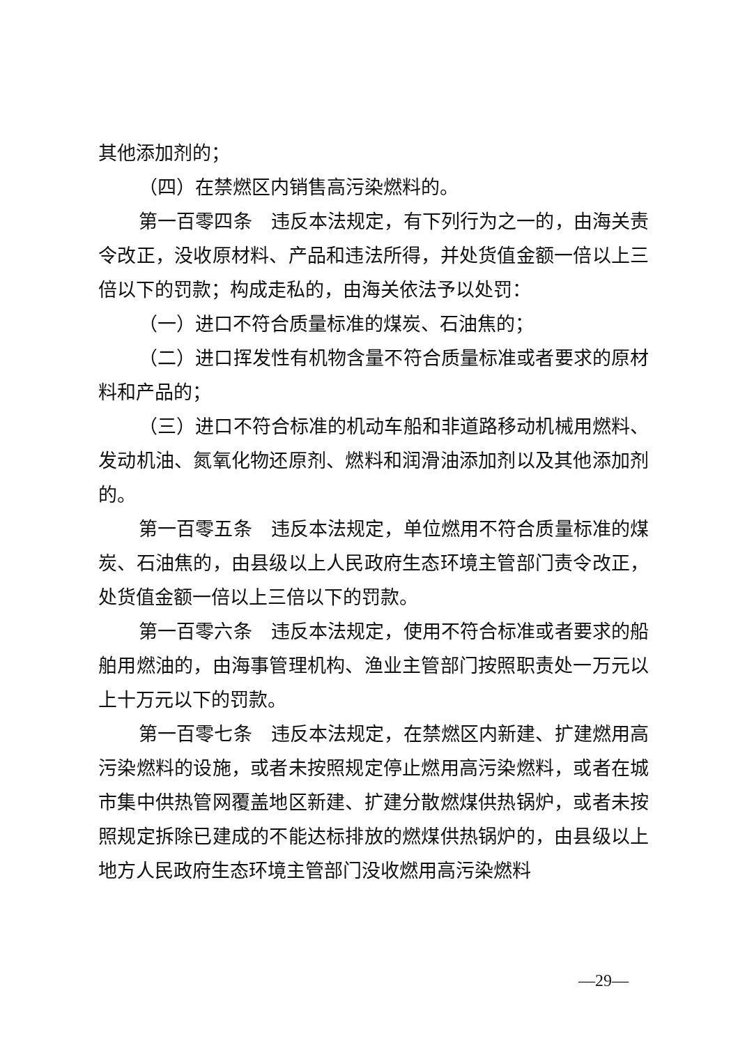其他添加剂的；
（四）在禁燃区内销售高污染燃料的。
第一百零四条　违反本法规定，有下列行为之一的，由海关责令改正，没收原材料、产品和违法所得，并处货值金额一倍以上三倍以下的罚款；构成走私的，由海关依法予以处罚：
（一）进口不符合质量标准的煤炭、石油焦的；
（二）进口挥发性有机物含量不符合质量标准或者要求的原材料和产品的；
（三）进口不符合标准的机动车船和非道路移动机械用燃料、发动机油、氮氧化物还原剂、燃料和润滑油添加剂以及其他添加剂的。
第一百零五条　违反本法规定，单位燃用不符合质量标准的煤炭、石油焦的，由县级以上人民政府生态环境主管部门责令改正，处货值金额一倍以上三倍以下的罚款。
第一百零六条　违反本法规定，使用不符合标准或者要求的船舶用燃油的，由海事管理机构、渔业主管部门按照职责处一万元以上十万元以下的罚款。
第一百零七条　违反本法规定，在禁燃区内新建、扩建燃用高污染燃料的设施，或者未按照规定停止燃用高污染燃料，或者在城市集中供热管网覆盖地区新建、扩建分散燃煤供热锅炉，或者未按照规定拆除已建成的不能达标排放的燃煤供热锅炉的，由县级以上地方人民政府生态环境主管部门没收燃用高污染燃料
—29—